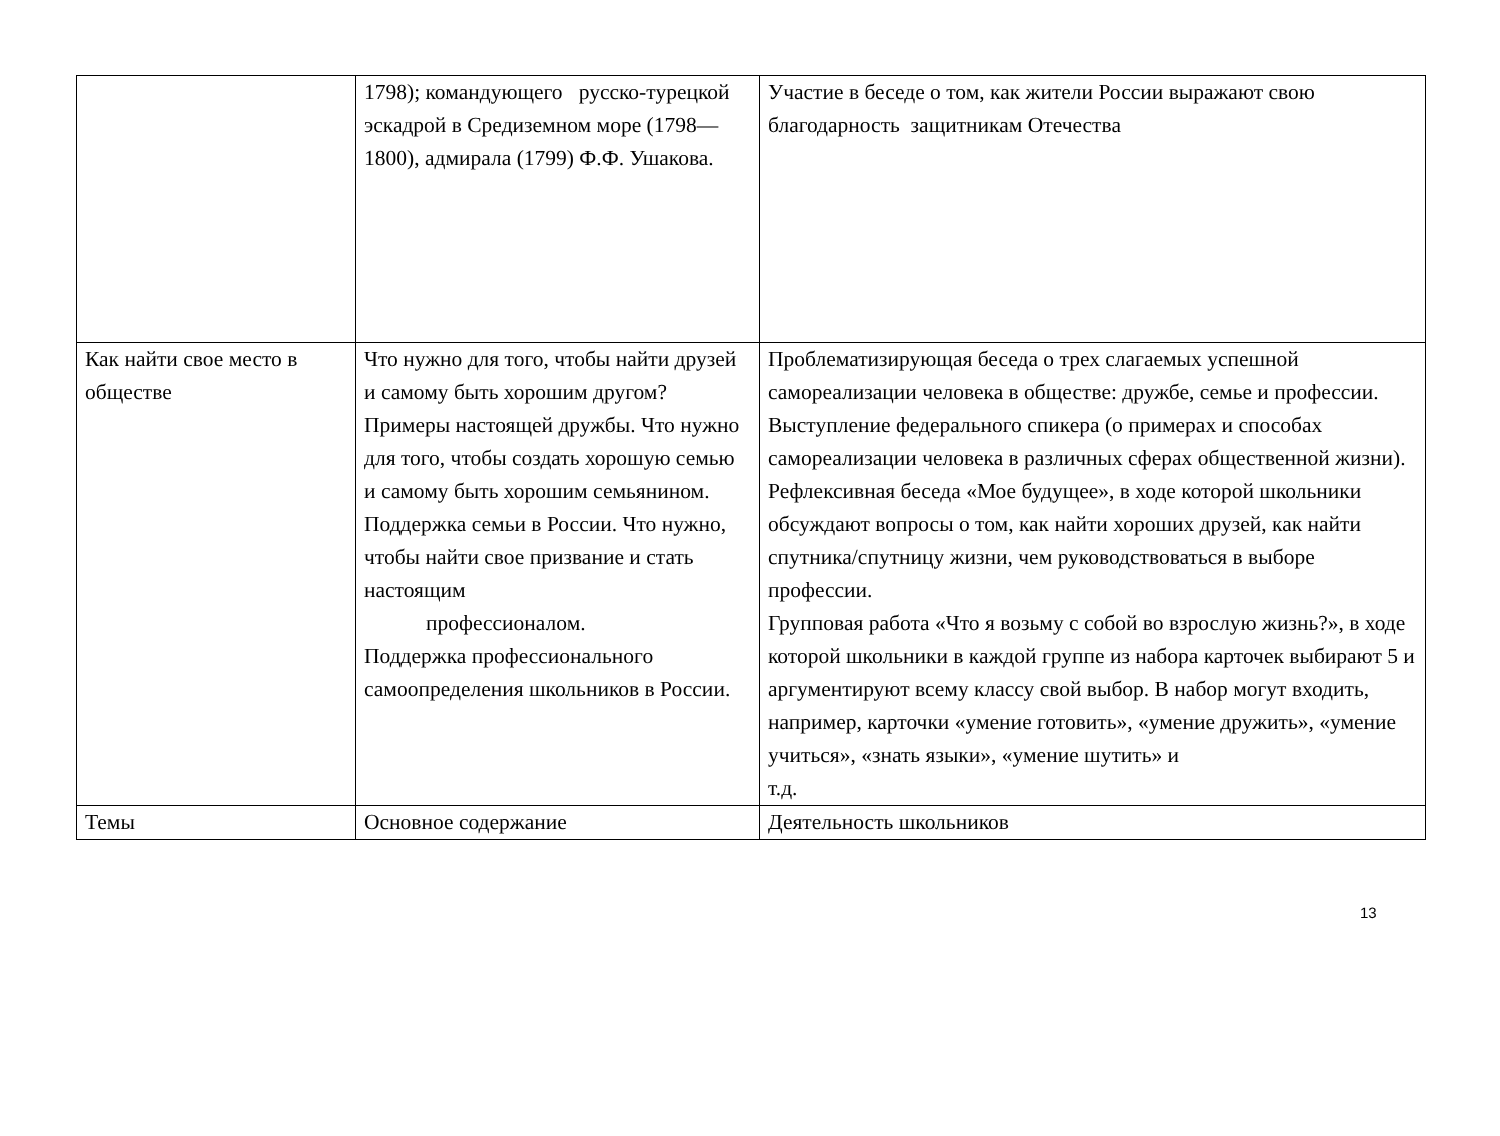| | 1798); командующего русско-турецкой эскадрой в Средиземном море (1798— 1800), адмирала (1799) Ф.Ф. Ушакова. | Участие в беседе о том, как жители России выражают свою благодарность защитникам Отечества |
| Как найти свое место в обществе | Что нужно для того, чтобы найти друзей и самому быть хорошим другом? Примеры настоящей дружбы. Что нужно для того, чтобы создать хорошую семью и самому быть хорошим семьянином. Поддержка семьи в России. Что нужно, чтобы найти свое призвание и стать настоящим профессионалом. Поддержка профессионального самоопределения школьников в России. | Проблематизирующая беседа о трех слагаемых успешной самореализации человека в обществе: дружбе, семье и профессии. Выступление федерального спикера (о примерах и способах самореализации человека в различных сферах общественной жизни). Рефлексивная беседа «Мое будущее», в ходе которой школьники обсуждают вопросы о том, как найти хороших друзей, как найти спутника/спутницу жизни, чем руководствоваться в выборе профессии. Групповая работа «Что я возьму с собой во взрослую жизнь?», в ходе которой школьники в каждой группе из набора карточек выбирают 5 и аргументируют всему классу свой выбор. В набор могут входить, например, карточки «умение готовить», «умение дружить», «умение учиться», «знать языки», «умение шутить» и т.д. |
| Темы | Основное содержание | Деятельность школьников |
13